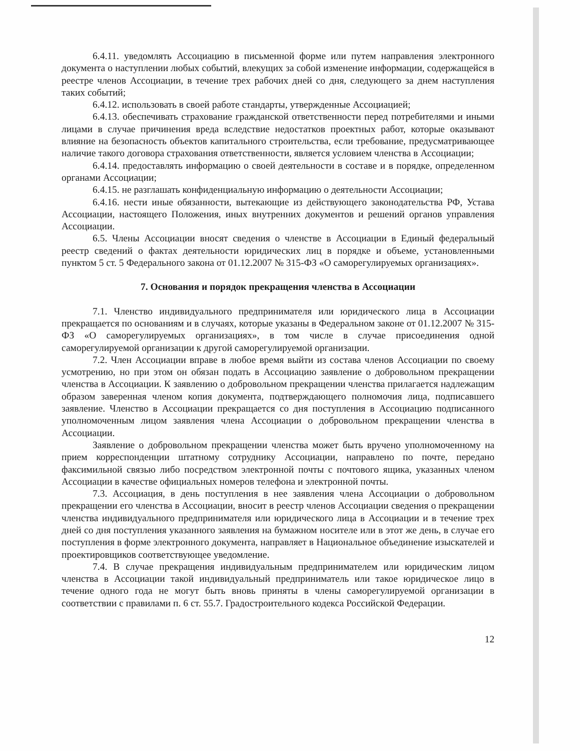6.4.11. уведомлять Ассоциацию в письменной форме или путем направления электронного документа о наступлении любых событий, влекущих за собой изменение информации, содержащейся в реестре членов Ассоциации, в течение трех рабочих дней со дня, следующего за днем наступления таких событий;
6.4.12. использовать в своей работе стандарты, утвержденные Ассоциацией;
6.4.13. обеспечивать страхование гражданской ответственности перед потребителями и иными лицами в случае причинения вреда вследствие недостатков проектных работ, которые оказывают влияние на безопасность объектов капитального строительства, если требование, предусматривающее наличие такого договора страхования ответственности, является условием членства в Ассоциации;
6.4.14. предоставлять информацию о своей деятельности в составе и в порядке, определенном органами Ассоциации;
6.4.15. не разглашать конфиденциальную информацию о деятельности Ассоциации;
6.4.16. нести иные обязанности, вытекающие из действующего законодательства РФ, Устава Ассоциации, настоящего Положения, иных внутренних документов и решений органов управления Ассоциации.
6.5. Члены Ассоциации вносят сведения о членстве в Ассоциации в Единый федеральный реестр сведений о фактах деятельности юридических лиц в порядке и объеме, установленными пунктом 5 ст. 5 Федерального закона от 01.12.2007 № 315-ФЗ «О саморегулируемых организациях».
7. Основания и порядок прекращения членства в Ассоциации
7.1. Членство индивидуального предпринимателя или юридического лица в Ассоциации прекращается по основаниям и в случаях, которые указаны в Федеральном законе от 01.12.2007 № 315-ФЗ «О саморегулируемых организациях», в том числе в случае присоединения одной саморегулируемой организации к другой саморегулируемой организации.
7.2. Член Ассоциации вправе в любое время выйти из состава членов Ассоциации по своему усмотрению, но при этом он обязан подать в Ассоциацию заявление о добровольном прекращении членства в Ассоциации. К заявлению о добровольном прекращении членства прилагается надлежащим образом заверенная членом копия документа, подтверждающего полномочия лица, подписавшего заявление. Членство в Ассоциации прекращается со дня поступления в Ассоциацию подписанного уполномоченным лицом заявления члена Ассоциации о добровольном прекращении членства в Ассоциации.
Заявление о добровольном прекращении членства может быть вручено уполномоченному на прием корреспонденции штатному сотруднику Ассоциации, направлено по почте, передано факсимильной связью либо посредством электронной почты с почтового ящика, указанных членом Ассоциации в качестве официальных номеров телефона и электронной почты.
7.3. Ассоциация, в день поступления в нее заявления члена Ассоциации о добровольном прекращении его членства в Ассоциации, вносит в реестр членов Ассоциации сведения о прекращении членства индивидуального предпринимателя или юридического лица в Ассоциации и в течение трех дней со дня поступления указанного заявления на бумажном носителе или в этот же день, в случае его поступления в форме электронного документа, направляет в Национальное объединение изыскателей и проектировщиков соответствующее уведомление.
7.4. В случае прекращения индивидуальным предпринимателем или юридическим лицом членства в Ассоциации такой индивидуальный предприниматель или такое юридическое лицо в течение одного года не могут быть вновь приняты в члены саморегулируемой организации в соответствии с правилами п. 6 ст. 55.7. Градостроительного кодекса Российской Федерации.
12